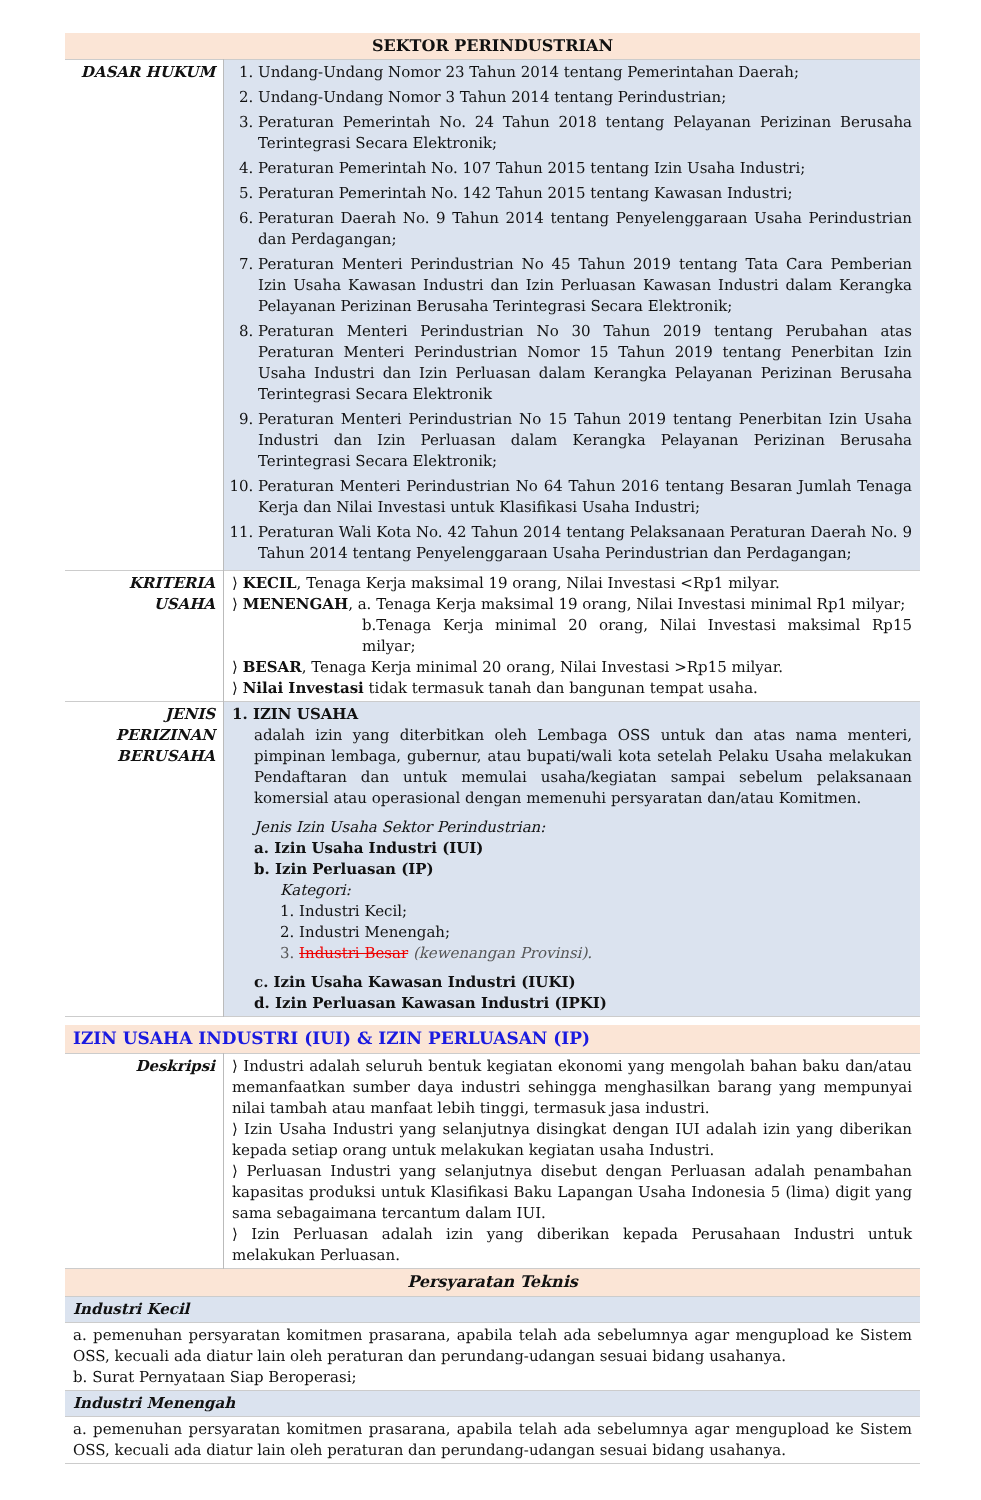| SEKTOR PERINDUSTRIAN | |
| DASAR HUKUM | 1. Undang-Undang Nomor 23 Tahun 2014 tentang Pemerintahan Daerah; 2. Undang-Undang Nomor 3 Tahun 2014 tentang Perindustrian; 3. Peraturan Pemerintah No. 24 Tahun 2018 tentang Pelayanan Perizinan Berusaha Terintegrasi Secara Elektronik; 4. Peraturan Pemerintah No. 107 Tahun 2015 tentang Izin Usaha Industri; 5. Peraturan Pemerintah No. 142 Tahun 2015 tentang Kawasan Industri; 6. Peraturan Daerah No. 9 Tahun 2014 tentang Penyelenggaraan Usaha Perindustrian dan Perdagangan; 7. Peraturan Menteri Perindustrian No 45 Tahun 2019 tentang Tata Cara Pemberian Izin Usaha Kawasan Industri dan Izin Perluasan Kawasan Industri dalam Kerangka Pelayanan Perizinan Berusaha Terintegrasi Secara Elektronik; 8. Peraturan Menteri Perindustrian No 30 Tahun 2019 tentang Perubahan atas Peraturan Menteri Perindustrian Nomor 15 Tahun 2019 tentang Penerbitan Izin Usaha Industri dan Izin Perluasan dalam Kerangka Pelayanan Perizinan Berusaha Terintegrasi Secara Elektronik 9. Peraturan Menteri Perindustrian No 15 Tahun 2019 tentang Penerbitan Izin Usaha Industri dan Izin Perluasan dalam Kerangka Pelayanan Perizinan Berusaha Terintegrasi Secara Elektronik; 10. Peraturan Menteri Perindustrian No 64 Tahun 2016 tentang Besaran Jumlah Tenaga Kerja dan Nilai Investasi untuk Klasifikasi Usaha Industri; 11. Peraturan Wali Kota No. 42 Tahun 2014 tentang Pelaksanaan Peraturan Daerah No. 9 Tahun 2014 tentang Penyelenggaraan Usaha Perindustrian dan Perdagangan; |
| KRITERIA USAHA | ⟩ KECIL , Tenaga Kerja maksimal 19 orang, Nilai Investasi <Rp1 milyar. ⟩ MENENGAH , a. Tenaga Kerja maksimal 19 orang, Nilai Investasi minimal Rp1 milyar; b.Tenaga Kerja minimal 20 orang, Nilai Investasi maksimal Rp15 milyar; ⟩ BESAR , Tenaga Kerja minimal 20 orang, Nilai Investasi >Rp15 milyar. ⟩ Nilai Investasi tidak termasuk tanah dan bangunan tempat usaha. |
| JENIS PERIZINAN BERUSAHA | 1. IZIN USAHA adalah izin yang diterbitkan oleh Lembaga OSS untuk dan atas nama menteri, pimpinan lembaga, gubernur, atau bupati/wali kota setelah Pelaku Usaha melakukan Pendaftaran dan untuk memulai usaha/kegiatan sampai sebelum pelaksanaan komersial atau operasional dengan memenuhi persyaratan dan/atau Komitmen. Jenis Izin Usaha Sektor Perindustrian: a. Izin Usaha Industri (IUI) b. Izin Perluasan (IP) Kategori: 1. Industri Kecil; 2. Industri Menengah; 3. Industri Besar (kewenangan Provinsi). c. Izin Usaha Kawasan Industri (IUKI) d. Izin Perluasan Kawasan Industri (IPKI) |
| IZIN USAHA INDUSTRI (IUI) & IZIN PERLUASAN (IP) | |
| Deskripsi | ⟩ Industri adalah seluruh bentuk kegiatan ekonomi yang mengolah bahan baku dan/atau memanfaatkan sumber daya industri sehingga menghasilkan barang yang mempunyai nilai tambah atau manfaat lebih tinggi, termasuk jasa industri. ⟩ Izin Usaha Industri yang selanjutnya disingkat dengan IUI adalah izin yang diberikan kepada setiap orang untuk melakukan kegiatan usaha Industri. ⟩ Perluasan Industri yang selanjutnya disebut dengan Perluasan adalah penambahan kapasitas produksi untuk Klasifikasi Baku Lapangan Usaha Indonesia 5 (lima) digit yang sama sebagaimana tercantum dalam IUI. ⟩ Izin Perluasan adalah izin yang diberikan kepada Perusahaan Industri untuk melakukan Perluasan. |
| Persyaratan Teknis | |
| Industri Kecil | |
| a. pemenuhan persyaratan komitmen prasarana, apabila telah ada sebelumnya agar mengupload ke Sistem OSS, kecuali ada diatur lain oleh peraturan dan perundang-udangan sesuai bidang usahanya. b. Surat Pernyataan Siap Beroperasi; | |
| Industri Menengah | |
| a. pemenuhan persyaratan komitmen prasarana, apabila telah ada sebelumnya agar mengupload ke Sistem OSS, kecuali ada diatur lain oleh peraturan dan perundang-udangan sesuai bidang usahanya. | |